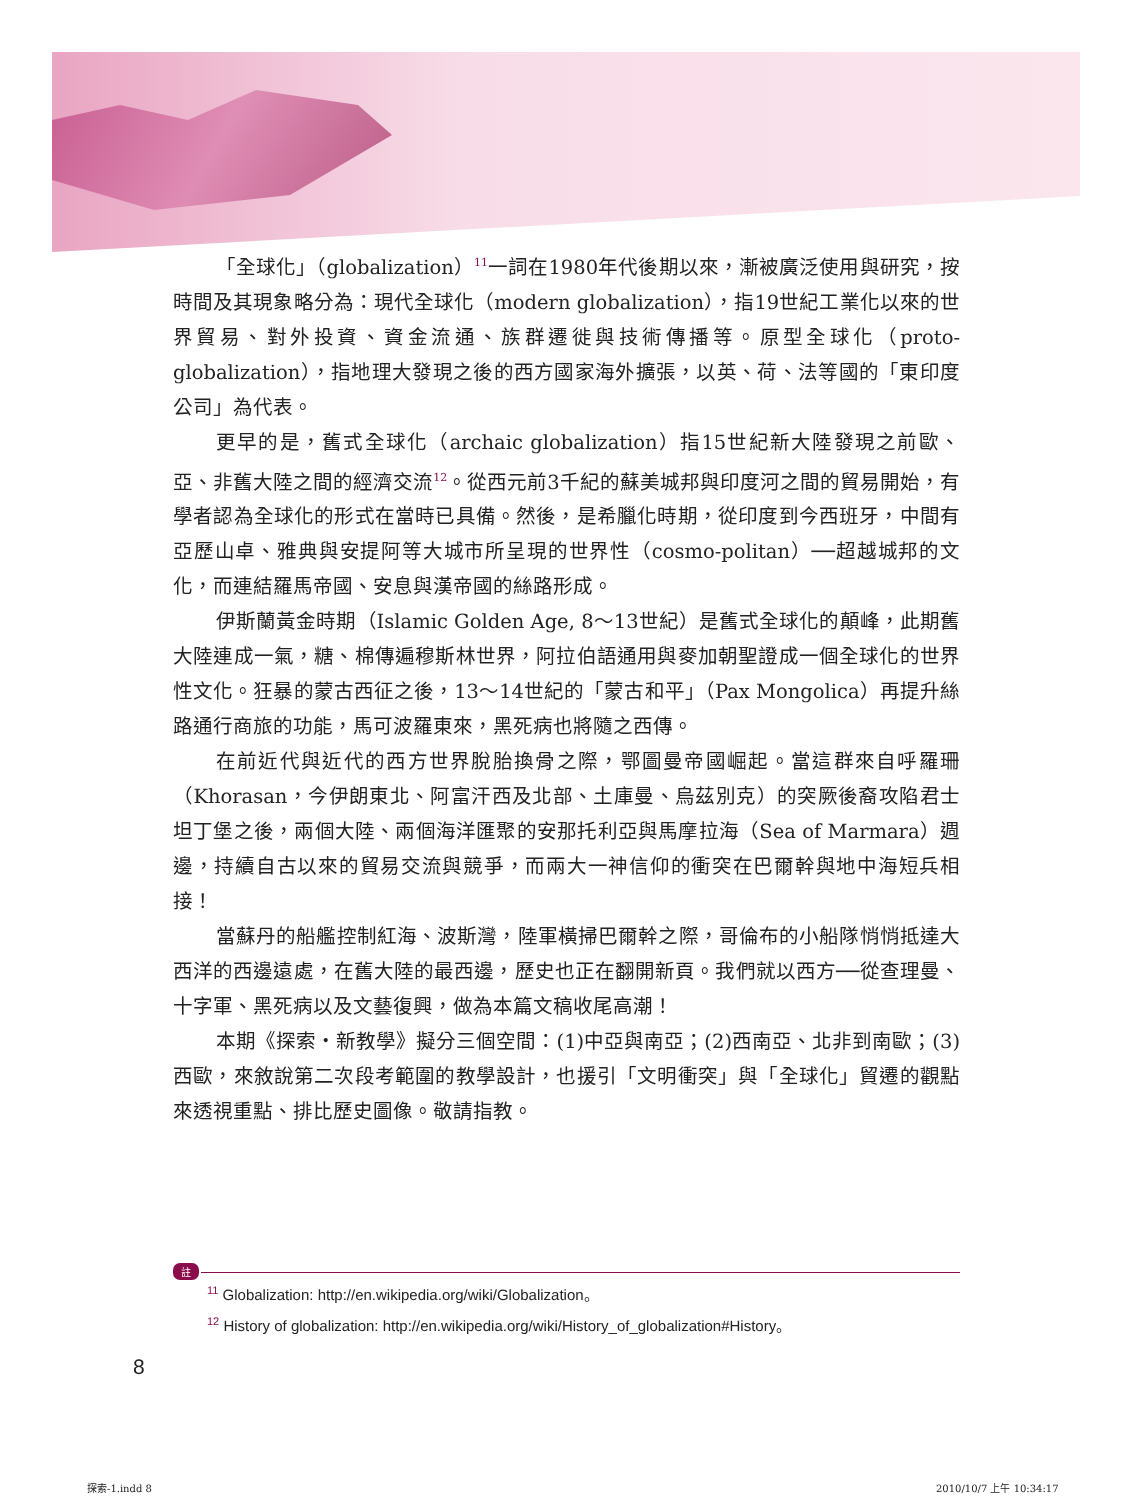「全球化」（globalization）<sup>11</sup>一詞在1980年代後期以來，漸被廣泛使用與研究，按時間及其現象略分為：現代全球化（modern globalization），指19世紀工業化以來的世界貿易、對外投資、資金流通、族群遷徙與技術傳播等。原型全球化（proto-globalization），指地理大發現之後的西方國家海外擴張，以英、荷、法等國的「東印度公司」為代表。
更早的是，舊式全球化（archaic globalization）指15世紀新大陸發現之前歐、亞、非舊大陸之間的經濟交流<sup>12</sup>。從西元前3千紀的蘇美城邦與印度河之間的貿易開始，有學者認為全球化的形式在當時已具備。然後，是希臘化時期，從印度到今西班牙，中間有亞歷山卓、雅典與安提阿等大城市所呈現的世界性（cosmo-politan）──超越城邦的文化，而連結羅馬帝國、安息與漢帝國的絲路形成。
伊斯蘭黃金時期（Islamic Golden Age, 8～13世紀）是舊式全球化的顛峰，此期舊大陸連成一氣，糖、棉傳遍穆斯林世界，阿拉伯語通用與麥加朝聖證成一個全球化的世界性文化。狂暴的蒙古西征之後，13～14世紀的「蒙古和平」（Pax Mongolica）再提升絲路通行商旅的功能，馬可波羅東來，黑死病也將隨之西傳。
在前近代與近代的西方世界脫胎換骨之際，鄂圖曼帝國崛起。當這群來自呼羅珊（Khorasan，今伊朗東北、阿富汗西及北部、土庫曼、烏茲別克）的突厥後裔攻陷君士坦丁堡之後，兩個大陸、兩個海洋匯聚的安那托利亞與馬摩拉海（Sea of Marmara）週邊，持續自古以來的貿易交流與競爭，而兩大一神信仰的衝突在巴爾幹與地中海短兵相接！
當蘇丹的船艦控制紅海、波斯灣，陸軍橫掃巴爾幹之際，哥倫布的小船隊悄悄抵達大西洋的西邊遠處，在舊大陸的最西邊，歷史也正在翻開新頁。我們就以西方──從查理曼、十字軍、黑死病以及文藝復興，做為本篇文稿收尾高潮！
本期《探索・新教學》擬分三個空間：(1)中亞與南亞；(2)西南亞、北非到南歐；(3)西歐，來敘說第二次段考範圍的教學設計，也援引「文明衝突」與「全球化」貿遷的觀點來透視重點、排比歷史圖像。敬請指教。
註
<sup>11</sup> Globalization: http://en.wikipedia.org/wiki/Globalization。
<sup>12</sup> History of globalization: http://en.wikipedia.org/wiki/History_of_globalization#History。
8
探索-1.indd 8 2010/10/7 上午 10:34:17